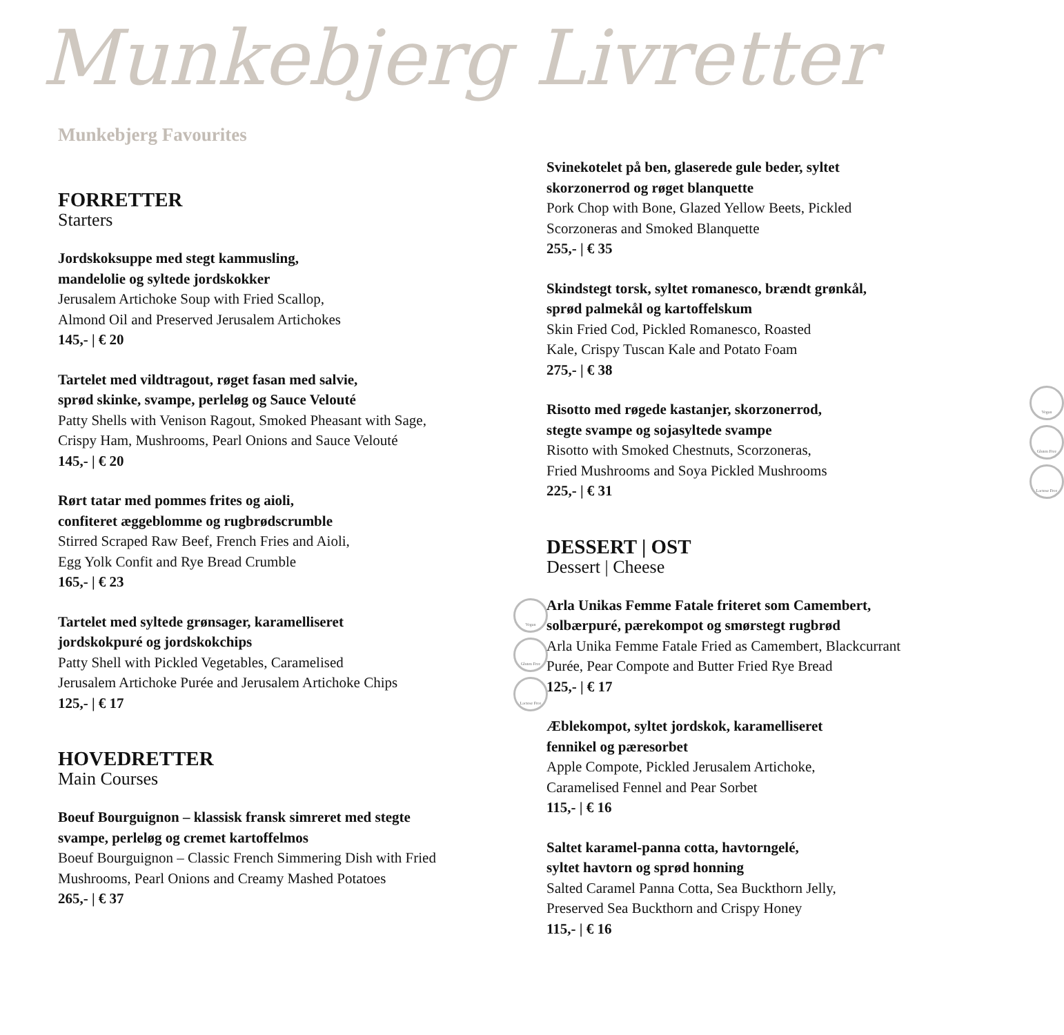Munkebjerg Livretter
Munkebjerg Favourites
FORRETTER
Starters
Jordskoksuppe med stegt kammusling,
mandelolie og syltede jordskokker
Jerusalem Artichoke Soup with Fried Scallop,
Almond Oil and Preserved Jerusalem Artichokes
145,- | € 20
Tartelet med vildtragout, røget fasan med salvie,
sprød skinke, svampe, perleløg og Sauce Velouté
Patty Shells with Venison Ragout, Smoked Pheasant with Sage,
Crispy Ham, Mushrooms, Pearl Onions and Sauce Velouté
145,- | € 20
Rørt tatar med pommes frites og aioli,
confiteret æggeblomme og rugbrødscrumble
Stirred Scraped Raw Beef, French Fries and Aioli,
Egg Yolk Confit and Rye Bread Crumble
165,- | € 23
Vegan
Gluten Free
Lactose Free
Tartelet med syltede grønsager, karamelliseret
jordskokpuré og jordskokchips
Patty Shell with Pickled Vegetables, Caramelised
Jerusalem Artichoke Purée and Jerusalem Artichoke Chips
125,- | € 17
HOVEDRETTER
Main Courses
Boeuf Bourguignon – klassisk fransk simreret med stegte
svampe, perleløg og cremet kartoffelmos
Boeuf Bourguignon – Classic French Simmering Dish with Fried
Mushrooms, Pearl Onions and Creamy Mashed Potatoes
265,- | € 37
Svinekotelet på ben, glaserede gule beder, syltet
skorzonerrod og røget blanquette
Pork Chop with Bone, Glazed Yellow Beets, Pickled
Scorzoneras and Smoked Blanquette
255,- | € 35
Skindstegt torsk, syltet romanesco, brændt grønkål,
sprød palmekål og kartoffelskum
Skin Fried Cod, Pickled Romanesco, Roasted
Kale, Crispy Tuscan Kale and Potato Foam
275,- | € 38
Vegan
Gluten Free
Lactose Free
Risotto med røgede kastanjer, skorzonerrod,
stegte svampe og sojasyltede svampe
Risotto with Smoked Chestnuts, Scorzoneras,
Fried Mushrooms and Soya Pickled Mushrooms
225,- | € 31
DESSERT | OST
Dessert | Cheese
Arla Unikas Femme Fatale friteret som Camembert,
solbærpuré, pærekompot og smørstegt rugbrød
Arla Unika Femme Fatale Fried as Camembert, Blackcurrant
Purée, Pear Compote and Butter Fried Rye Bread
125,- | € 17
Æblekompot, syltet jordskok, karamelliseret
fennikel og pæresorbet
Apple Compote, Pickled Jerusalem Artichoke,
Caramelised Fennel and Pear Sorbet
115,- | € 16
Saltet karamel-panna cotta, havtorngelé,
syltet havtorn og sprød honning
Salted Caramel Panna Cotta, Sea Buckthorn Jelly,
Preserved Sea Buckthorn and Crispy Honey
115,- | € 16